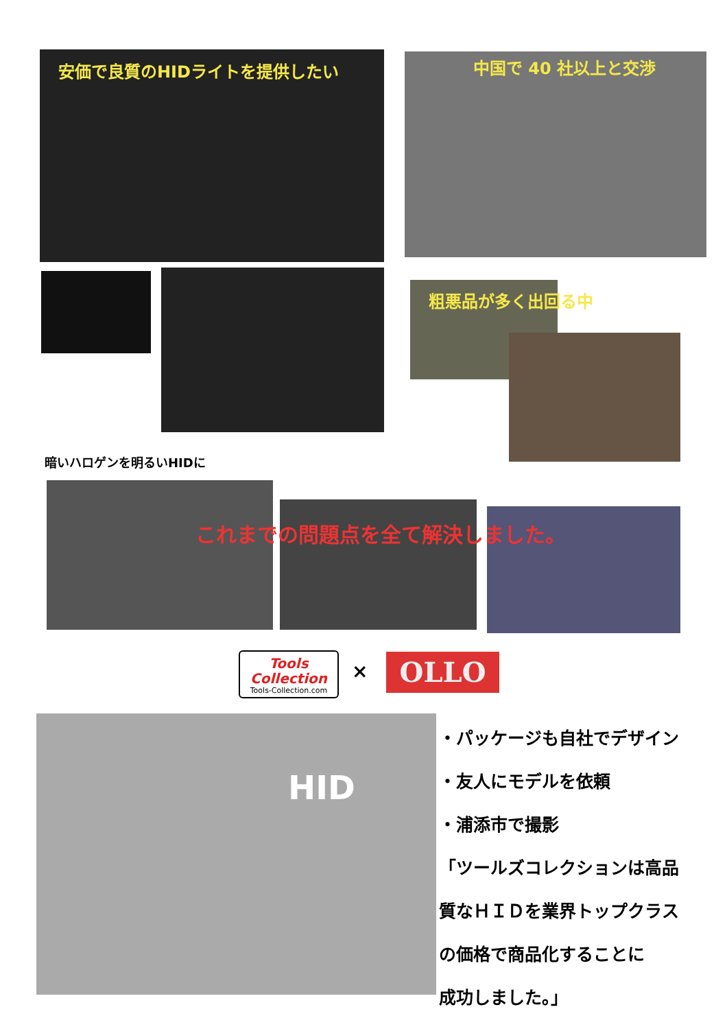安価で良質のHIDライトを提供したい 中国で 40 社以上と交渉
粗悪品が多く出回る中
暗いハロゲンを明るいHIDに
これまでの問題点を全て解決しました。
Tools Collection
Tools-Collection.com
× OLLO
HID
・パッケージも自社でデザイン
・友人にモデルを依頼
・浦添市で撮影
「ツールズコレクションは高品
質なＨＩＤを業界トップクラス
の価格で商品化することに
成功しました。」